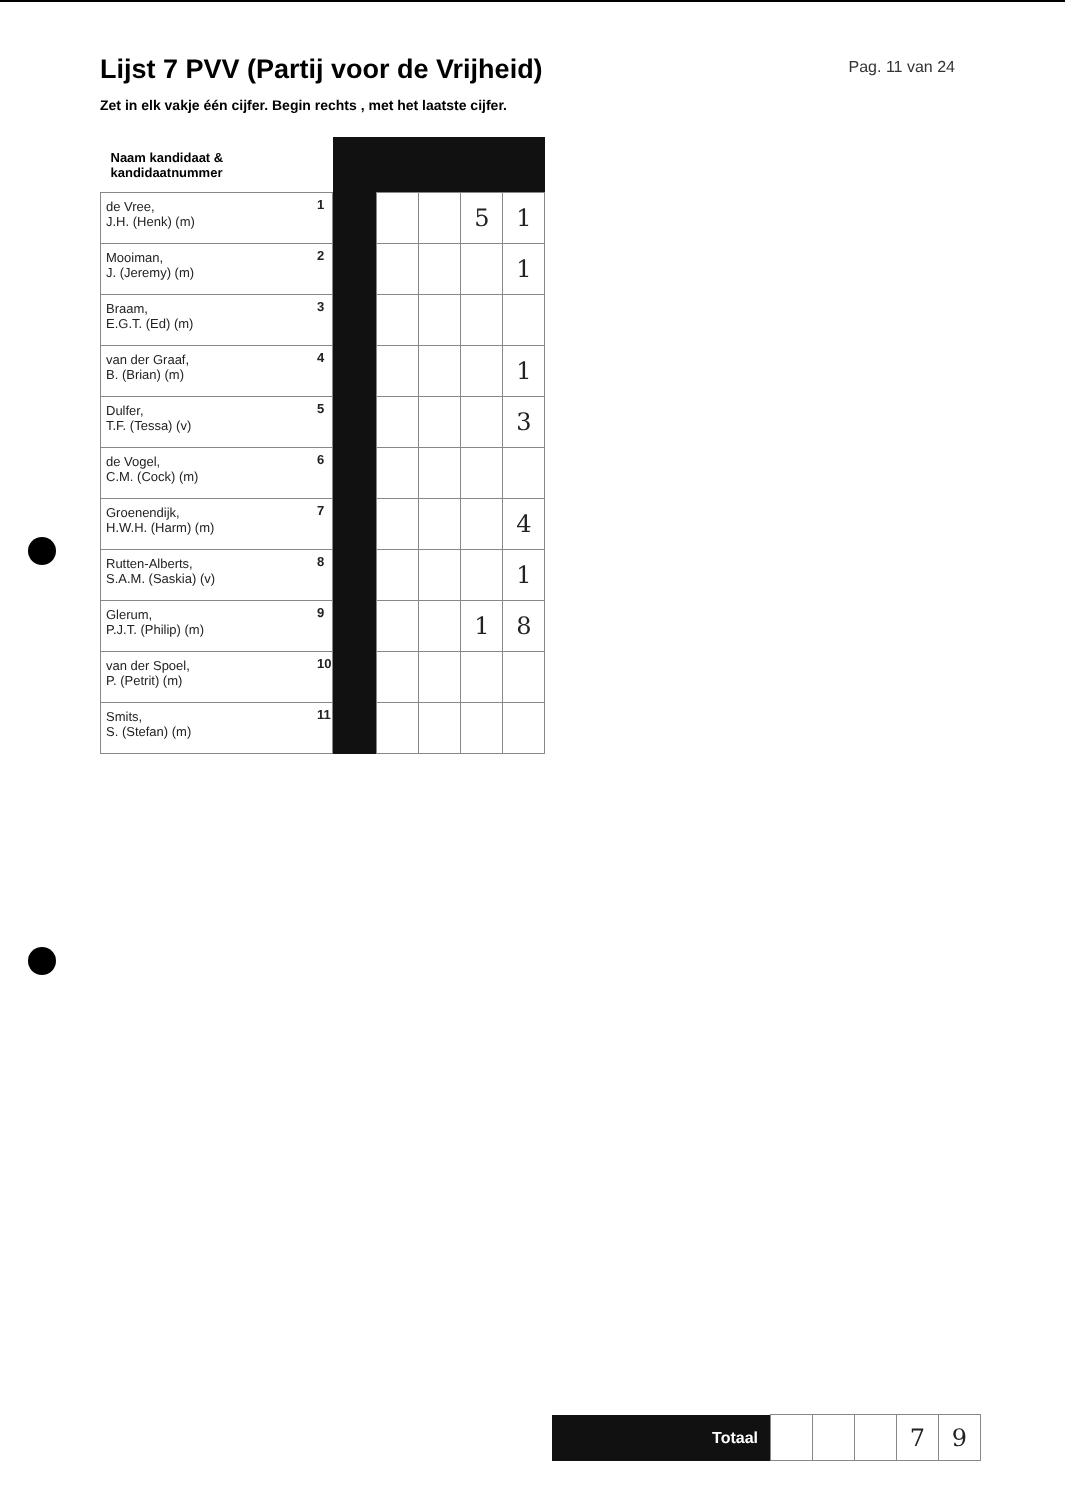Lijst 7 PVV (Partij voor de Vrijheid)
Pag. 11 van 24
Zet in elk vakje één cijfer. Begin rechts , met het laatste cijfer.
| Naam kandidaat & kandidaatnummer | | | | | | |
| de Vree, J.H. (Henk) (m) | 1 | | | | 5 | 1 |
| Mooiman, J. (Jeremy) (m) | 2 | | | | | 1 |
| Braam, E.G.T. (Ed) (m) | 3 | | | | | |
| van der Graaf, B. (Brian) (m) | 4 | | | | | 1 |
| Dulfer, T.F. (Tessa) (v) | 5 | | | | | 3 |
| de Vogel, C.M. (Cock) (m) | 6 | | | | | |
| Groenendijk, H.W.H. (Harm) (m) | 7 | | | | | 4 |
| Rutten-Alberts, S.A.M. (Saskia) (v) | 8 | | | | | 1 |
| Glerum, P.J.T. (Philip) (m) | 9 | | | | 1 | 8 |
| van der Spoel, P. (Petrit) (m) | 10 | | | | | |
| Smits, S. (Stefan) (m) | 11 | | | | | |
| Totaal | | | | 7 | 9 |